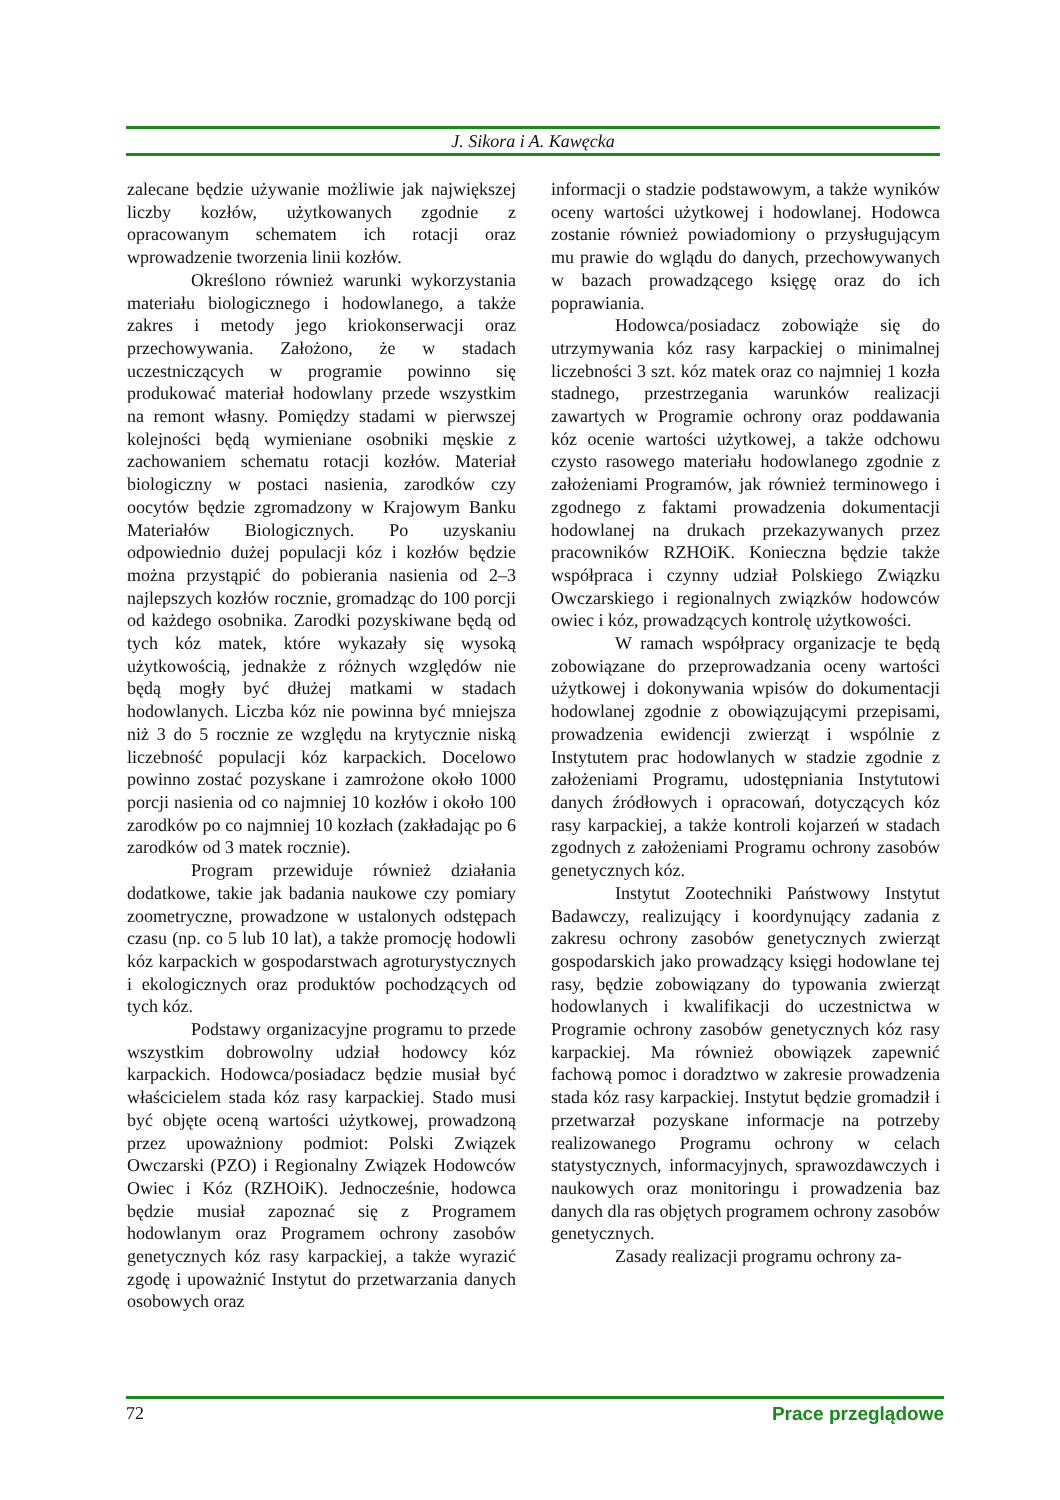J. Sikora i A. Kawęcka
zalecane będzie używanie możliwie jak największej liczby kozłów, użytkowanych zgodnie z opracowanym schematem ich rotacji oraz wprowadzenie tworzenia linii kozłów.
Określono również warunki wykorzystania materiału biologicznego i hodowlanego, a także zakres i metody jego kriokonserwacji oraz przechowywania. Założono, że w stadach uczestniczących w programie powinno się produkować materiał hodowlany przede wszystkim na remont własny. Pomiędzy stadami w pierwszej kolejności będą wymieniane osobniki męskie z zachowaniem schematu rotacji kozłów. Materiał biologiczny w postaci nasienia, zarodków czy oocytów będzie zgromadzony w Krajowym Banku Materiałów Biologicznych. Po uzyskaniu odpowiednio dużej populacji kóz i kozłów będzie można przystąpić do pobierania nasienia od 2–3 najlepszych kozłów rocznie, gromadząc do 100 porcji od każdego osobnika. Zarodki pozyskiwane będą od tych kóz matek, które wykazały się wysoką użytkowością, jednakże z różnych względów nie będą mogły być dłużej matkami w stadach hodowlanych. Liczba kóz nie powinna być mniejsza niż 3 do 5 rocznie ze względu na krytycznie niską liczebność populacji kóz karpackich. Docelowo powinno zostać pozyskane i zamrożone około 1000 porcji nasienia od co najmniej 10 kozłów i około 100 zarodków po co najmniej 10 kozłach (zakładając po 6 zarodków od 3 matek rocznie).
Program przewiduje również działania dodatkowe, takie jak badania naukowe czy pomiary zoometryczne, prowadzone w ustalonych odstępach czasu (np. co 5 lub 10 lat), a także promocję hodowli kóz karpackich w gospodarstwach agroturystycznych i ekologicznych oraz produktów pochodzących od tych kóz.
Podstawy organizacyjne programu to przede wszystkim dobrowolny udział hodowcy kóz karpackich. Hodowca/posiadacz będzie musiał być właścicielem stada kóz rasy karpackiej. Stado musi być objęte oceną wartości użytkowej, prowadzoną przez upoważniony podmiot: Polski Związek Owczarski (PZO) i Regionalny Związek Hodowców Owiec i Kóz (RZHOiK). Jednocześnie, hodowca będzie musiał zapoznać się z Programem hodowlanym oraz Programem ochrony zasobów genetycznych kóz rasy karpackiej, a także wyrazić zgodę i upoważnić Instytut do przetwarzania danych osobowych oraz
informacji o stadzie podstawowym, a także wyników oceny wartości użytkowej i hodowlanej. Hodowca zostanie również powiadomiony o przysługującym mu prawie do wglądu do danych, przechowywanych w bazach prowadzącego księgę oraz do ich poprawiania.
Hodowca/posiadacz zobowiąże się do utrzymywania kóz rasy karpackiej o minimalnej liczebności 3 szt. kóz matek oraz co najmniej 1 kozła stadnego, przestrzegania warunków realizacji zawartych w Programie ochrony oraz poddawania kóz ocenie wartości użytkowej, a także odchowu czysto rasowego materiału hodowlanego zgodnie z założeniami Programów, jak również terminowego i zgodnego z faktami prowadzenia dokumentacji hodowlanej na drukach przekazywanych przez pracowników RZHOiK. Konieczna będzie także współpraca i czynny udział Polskiego Związku Owczarskiego i regionalnych związków hodowców owiec i kóz, prowadzących kontrolę użytkowości.
W ramach współpracy organizacje te będą zobowiązane do przeprowadzania oceny wartości użytkowej i dokonywania wpisów do dokumentacji hodowlanej zgodnie z obowiązującymi przepisami, prowadzenia ewidencji zwierząt i wspólnie z Instytutem prac hodowlanych w stadzie zgodnie z założeniami Programu, udostępniania Instytutowi danych źródłowych i opracowań, dotyczących kóz rasy karpackiej, a także kontroli kojarzeń w stadach zgodnych z założeniami Programu ochrony zasobów genetycznych kóz.
Instytut Zootechniki Państwowy Instytut Badawczy, realizujący i koordynujący zadania z zakresu ochrony zasobów genetycznych zwierząt gospodarskich jako prowadzący księgi hodowlane tej rasy, będzie zobowiązany do typowania zwierząt hodowlanych i kwalifikacji do uczestnictwa w Programie ochrony zasobów genetycznych kóz rasy karpackiej. Ma również obowiązek zapewnić fachową pomoc i doradztwo w zakresie prowadzenia stada kóz rasy karpackiej. Instytut będzie gromadził i przetwarzał pozyskane informacje na potrzeby realizowanego Programu ochrony w celach statystycznych, informacyjnych, sprawozdawczych i naukowych oraz monitoringu i prowadzenia baz danych dla ras objętych programem ochrony zasobów genetycznych.
Zasady realizacji programu ochrony za-
72 Prace przeglądowe